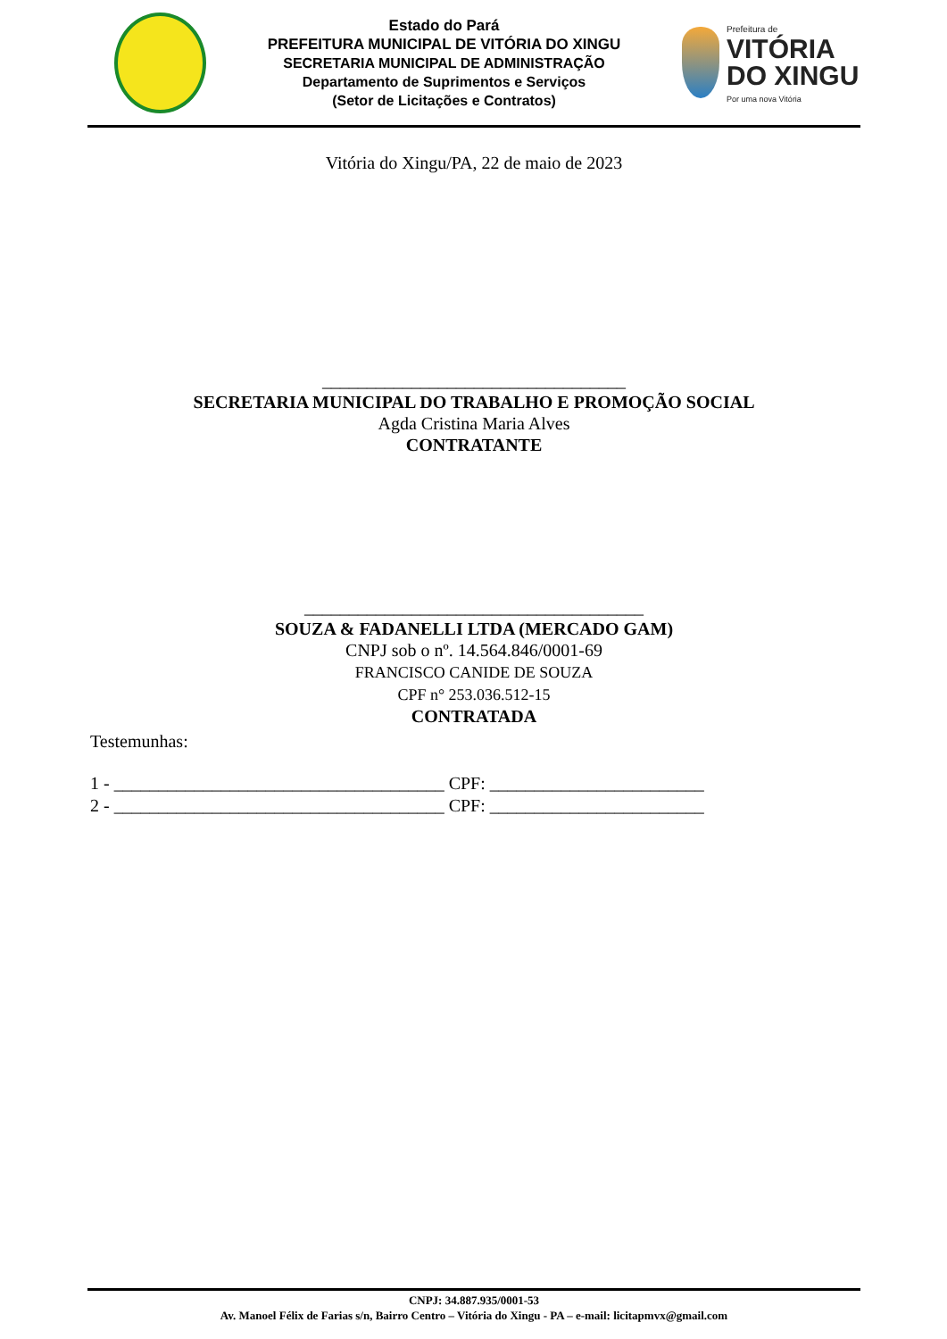Estado do Pará
PREFEITURA MUNICIPAL DE VITÓRIA DO XINGU
SECRETARIA MUNICIPAL DE ADMINISTRAÇÃO
Departamento de Suprimentos e Serviços
(Setor de Licitações e Contratos)
Prefeitura de
VITÓRIA
DO XINGU
Por uma nova Vitória
Vitória do Xingu/PA, 22 de maio de 2023
__________________________________
SECRETARIA MUNICIPAL DO TRABALHO E PROMOÇÃO SOCIAL
Agda Cristina Maria Alves
CONTRATANTE
______________________________________
SOUZA & FADANELLI LTDA (MERCADO GAM)
CNPJ sob o nº. 14.564.846/0001-69
FRANCISCO CANIDE DE SOUZA
CPF n° 253.036.512-15
CONTRATADA
Testemunhas:
1 - _____________________________________ CPF: ________________________
2 - _____________________________________ CPF: ________________________
CNPJ: 34.887.935/0001-53
Av. Manoel Félix de Farias s/n, Bairro Centro – Vitória do Xingu - PA – e-mail: licitapmvx@gmail.com